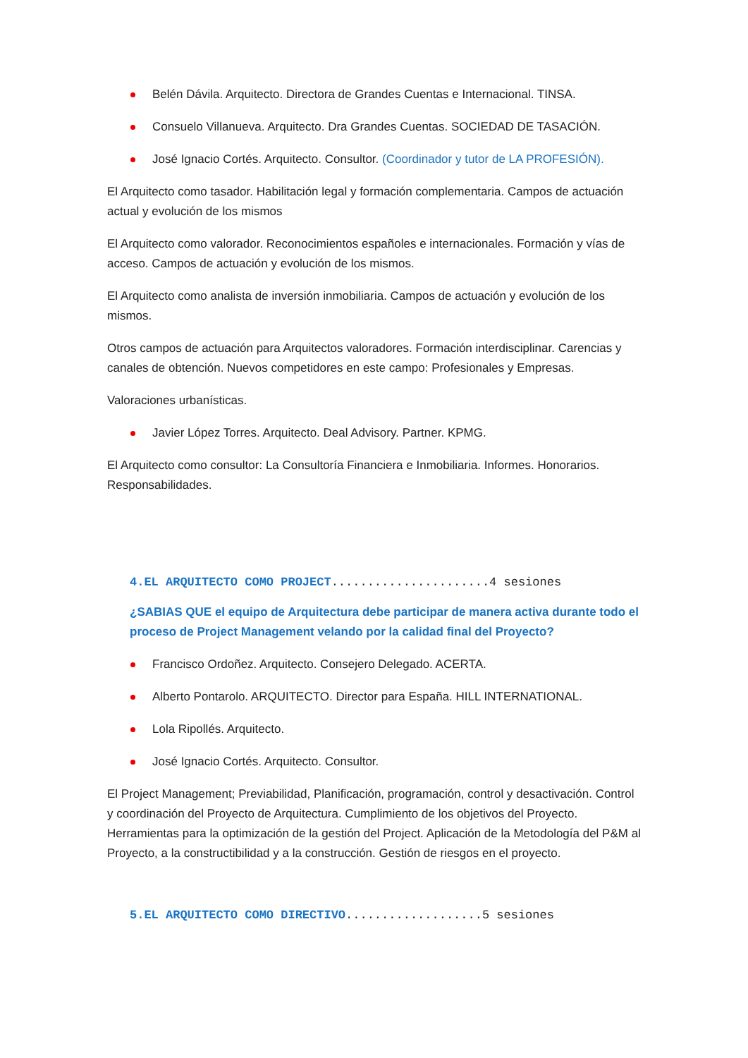Belén Dávila. Arquitecto. Directora de Grandes Cuentas e Internacional. TINSA.
Consuelo Villanueva. Arquitecto. Dra Grandes Cuentas. SOCIEDAD DE TASACIÓN.
José Ignacio Cortés. Arquitecto. Consultor. (Coordinador y tutor de LA PROFESIÓN).
El Arquitecto como tasador. Habilitación legal y formación complementaria. Campos de actuación actual y evolución de los mismos
El Arquitecto como valorador. Reconocimientos españoles e internacionales. Formación y vías de acceso. Campos de actuación y evolución de los mismos.
El Arquitecto como analista de inversión inmobiliaria. Campos de actuación y evolución de los mismos.
Otros campos de actuación para Arquitectos valoradores. Formación interdisciplinar. Carencias y canales de obtención. Nuevos competidores en este campo: Profesionales y Empresas.
Valoraciones urbanísticas.
Javier López Torres. Arquitecto. Deal Advisory. Partner. KPMG.
El Arquitecto como consultor: La Consultoría Financiera e Inmobiliaria. Informes. Honorarios. Responsabilidades.
4.EL ARQUITECTO COMO PROJECT......................4 sesiones
¿SABIAS QUE el equipo de Arquitectura debe participar de manera activa durante todo el proceso de Project Management velando por la calidad final del Proyecto?
Francisco Ordoñez. Arquitecto. Consejero Delegado. ACERTA.
Alberto Pontarolo. ARQUITECTO. Director para España. HILL INTERNATIONAL.
Lola Ripollés. Arquitecto.
José Ignacio Cortés. Arquitecto. Consultor.
El Project Management; Previabilidad, Planificación, programación, control y desactivación. Control y coordinación del Proyecto de Arquitectura. Cumplimiento de los objetivos del Proyecto. Herramientas para la optimización de la gestión del Project. Aplicación de la Metodología del P&M al Proyecto, a la constructibilidad y a la construcción. Gestión de riesgos en el proyecto.
5.EL ARQUITECTO COMO DIRECTIVO...................5 sesiones